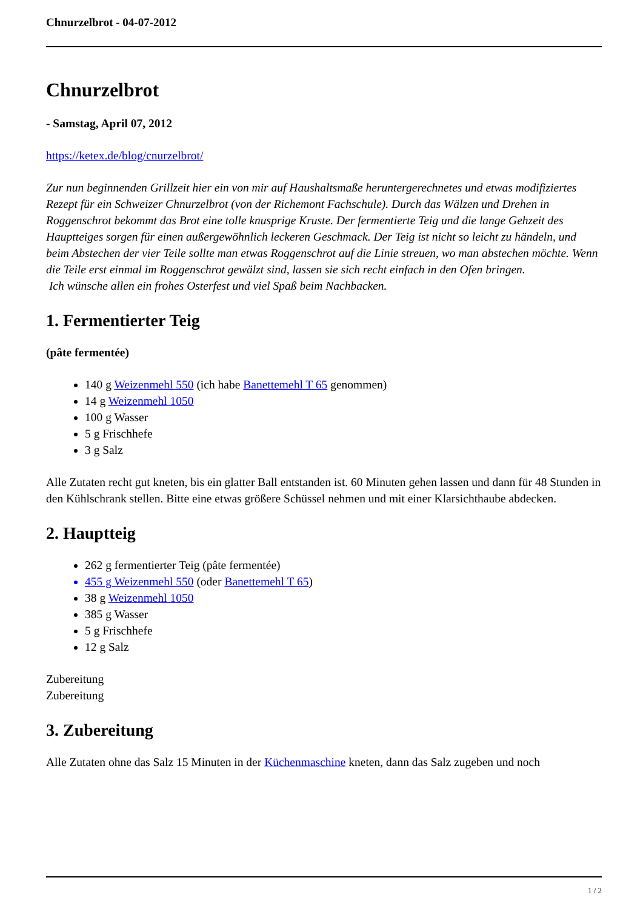Chnurzelbrot - 04-07-2012
Chnurzelbrot
- Samstag, April 07, 2012
https://ketex.de/blog/cnurzelbrot/
Zur nun beginnenden Grillzeit hier ein von mir auf Haushaltsmaße heruntergerechnetes und etwas modifiziertes Rezept für ein Schweizer Chnurzelbrot (von der Richemont Fachschule). Durch das Wälzen und Drehen in Roggenschrot bekommt das Brot eine tolle knusprige Kruste. Der fermentierte Teig und die lange Gehzeit des Hauptteiges sorgen für einen außergewöhnlich leckeren Geschmack. Der Teig ist nicht so leicht zu händeln, und beim Abstechen der vier Teile sollte man etwas Roggenschrot auf die Linie streuen, wo man abstechen möchte. Wenn die Teile erst einmal im Roggenschrot gewälzt sind, lassen sie sich recht einfach in den Ofen bringen.
Ich wünsche allen ein frohes Osterfest und viel Spaß beim Nachbacken.
1. Fermentierter Teig
(pâte fermentée)
140 g Weizenmehl 550 (ich habe Banettemehl T 65 genommen)
14 g Weizenmehl 1050
100 g Wasser
5 g Frischhefe
3 g Salz
Alle Zutaten recht gut kneten, bis ein glatter Ball entstanden ist. 60 Minuten gehen lassen und dann für 48 Stunden in den Kühlschrank stellen. Bitte eine etwas größere Schüssel nehmen und mit einer Klarsichthaube abdecken.
2. Hauptteig
262 g fermentierter Teig (pâte fermentée)
455 g Weizenmehl 550 (oder Banettemehl T 65)
38 g Weizenmehl 1050
385 g Wasser
5 g Frischhefe
12 g Salz
Zubereitung
Zubereitung
3. Zubereitung
Alle Zutaten ohne das Salz 15 Minuten in der Küchenmaschine kneten, dann das Salz zugeben und noch
1 / 2